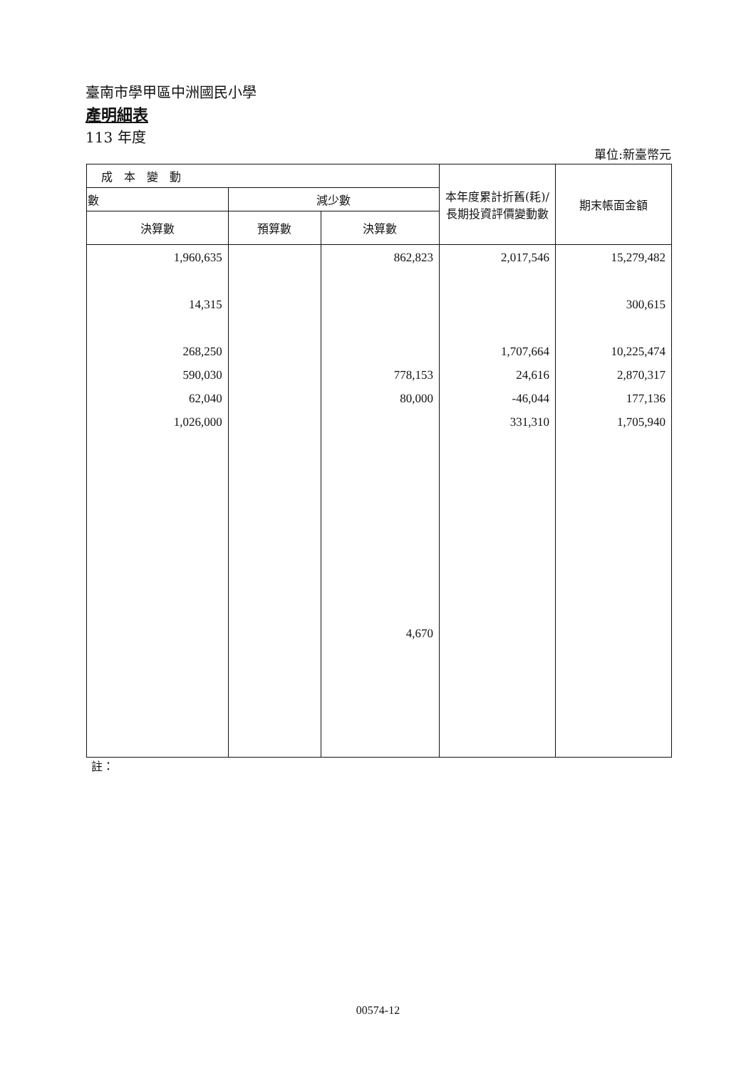臺南市學甲區中洲國民小學
產明細表
113 年度
單位:新臺幣元
| 成 本 變 動 | | | 本年度累計折舊(耗)/長期投資評價變動數 | 期末帳面金額 |
| --- | --- | --- | --- | --- |
| 數 | 減少數 | | | |
| 決算數 | 預算數 | 決算數 | | |
| 1,960,635 14,315 268,250 590,030 62,040 1,026,000 | | 862,823 778,153 80,000 4,670 | 2,017,546 1,707,664 24,616 -46,044 331,310 | 15,279,482 300,615 10,225,474 2,870,317 177,136 1,705,940 |
註：
00574-12